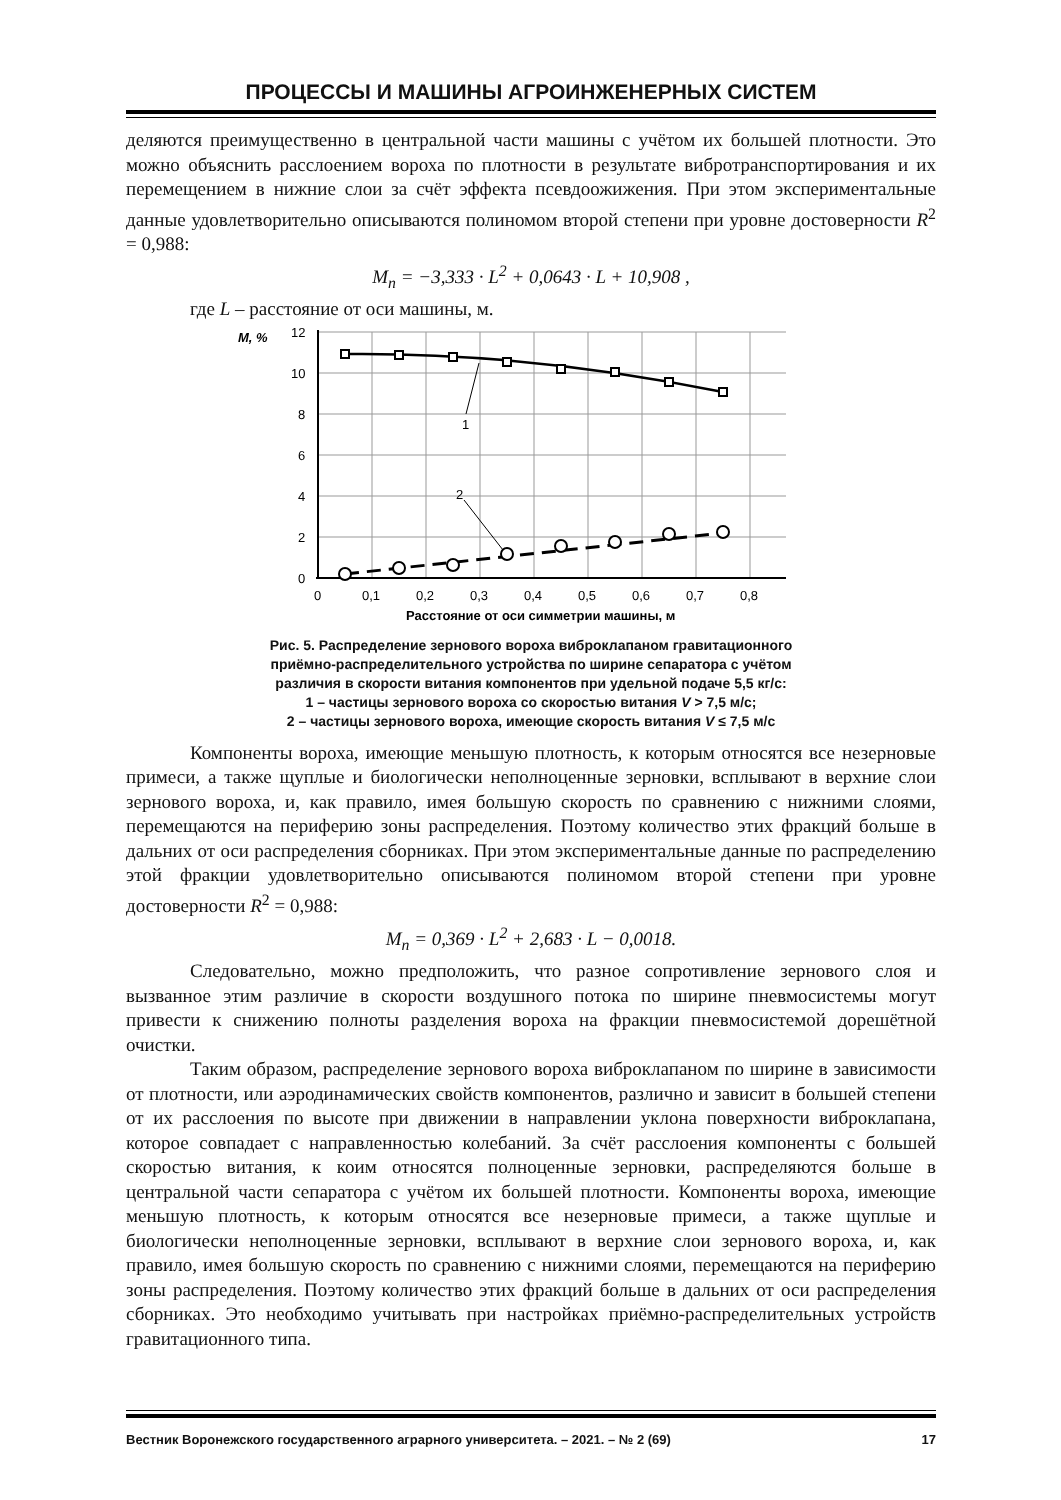ПРОЦЕССЫ И МАШИНЫ АГРОИНЖЕНЕРНЫХ СИСТЕМ
деляются преимущественно в центральной части машины с учётом их большей плотности. Это можно объяснить расслоением вороха по плотности в результате вибротранспортирования и их перемещением в нижние слои за счёт эффекта псевдоожижения. При этом экспериментальные данные удовлетворительно описываются полиномом второй степени при уровне достоверности R<sup>2</sup> = 0,988:
M<sub>n</sub> = −3,333 · L<sup>2</sup> + 0,0643 · L + 10,908 ,
где L – расстояние от оси машины, м.
M, %
12
10
8
6
4
2
0
0
0,1
0,2
0,3
0,4
0,5
0,6
0,7
0,8
Расстояние от оси симметрии машины, м
1
2
Рис. 5. Распределение зернового вороха виброклапаном гравитационного
приёмно-распределительного устройства по ширине сепаратора с учётом
различия в скорости витания компонентов при удельной подаче 5,5 кг/с:
1 – частицы зернового вороха со скоростью витания V > 7,5 м/с;
2 – частицы зернового вороха, имеющие скорость витания V ≤ 7,5 м/с
Компоненты вороха, имеющие меньшую плотность, к которым относятся все незерновые примеси, а также щуплые и биологически неполноценные зерновки, всплывают в верхние слои зернового вороха, и, как правило, имея большую скорость по сравнению с нижними слоями, перемещаются на периферию зоны распределения. Поэтому количество этих фракций больше в дальних от оси распределения сборниках. При этом экспериментальные данные по распределению этой фракции удовлетворительно описываются полиномом второй степени при уровне достоверности R<sup>2</sup> = 0,988:
M<sub>n</sub> = 0,369 · L<sup>2</sup> + 2,683 · L − 0,0018.
Следовательно, можно предположить, что разное сопротивление зернового слоя и вызванное этим различие в скорости воздушного потока по ширине пневмосистемы могут привести к снижению полноты разделения вороха на фракции пневмосистемой дорешётной очистки.
Таким образом, распределение зернового вороха виброклапаном по ширине в зависимости от плотности, или аэродинамических свойств компонентов, различно и зависит в большей степени от их расслоения по высоте при движении в направлении уклона поверхности виброклапана, которое совпадает с направленностью колебаний. За счёт расслоения компоненты с большей скоростью витания, к коим относятся полноценные зерновки, распределяются больше в центральной части сепаратора с учётом их большей плотности. Компоненты вороха, имеющие меньшую плотность, к которым относятся все незерновые примеси, а также щуплые и биологически неполноценные зерновки, всплывают в верхние слои зернового вороха, и, как правило, имея большую скорость по сравнению с нижними слоями, перемещаются на периферию зоны распределения. Поэтому количество этих фракций больше в дальних от оси распределения сборниках. Это необходимо учитывать при настройках приёмно-распределительных устройств гравитационного типа.
Вестник Воронежского государственного аграрного университета. – 2021. – № 2 (69) 17